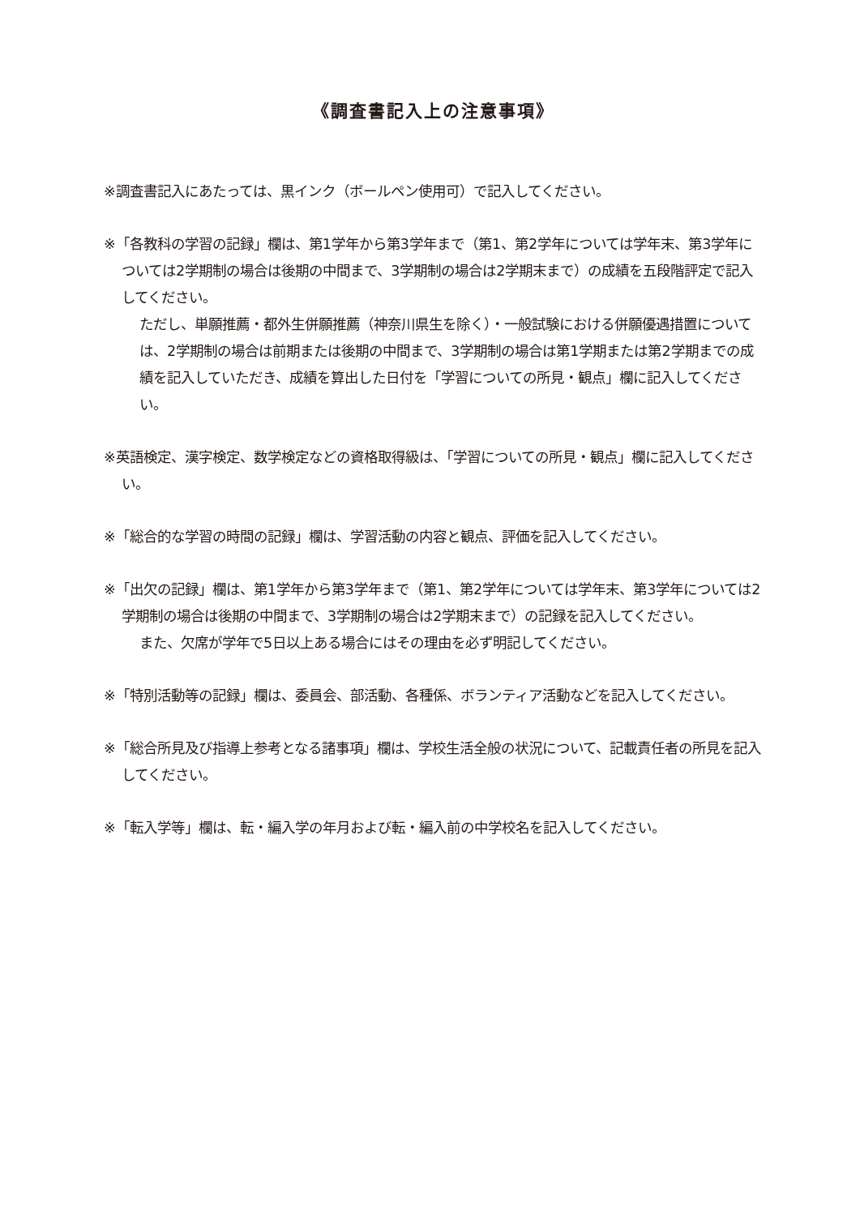《調査書記入上の注意事項》
※調査書記入にあたっては、黒インク（ボールペン使用可）で記入してください。
※「各教科の学習の記録」欄は、第1学年から第3学年まで（第1、第2学年については学年末、第3学年については2学期制の場合は後期の中間まで、3学期制の場合は2学期末まで）の成績を五段階評定で記入してください。
ただし、単願推薦・都外生併願推薦（神奈川県生を除く）・一般試験における併願優遇措置については、2学期制の場合は前期または後期の中間まで、3学期制の場合は第1学期または第2学期までの成績を記入していただき、成績を算出した日付を「学習についての所見・観点」欄に記入してください。
※英語検定、漢字検定、数学検定などの資格取得級は、「学習についての所見・観点」欄に記入してください。
※「総合的な学習の時間の記録」欄は、学習活動の内容と観点、評価を記入してください。
※「出欠の記録」欄は、第1学年から第3学年まで（第1、第2学年については学年末、第3学年については2学期制の場合は後期の中間まで、3学期制の場合は2学期末まで）の記録を記入してください。
また、欠席が学年で5日以上ある場合にはその理由を必ず明記してください。
※「特別活動等の記録」欄は、委員会、部活動、各種係、ボランティア活動などを記入してください。
※「総合所見及び指導上参考となる諸事項」欄は、学校生活全般の状況について、記載責任者の所見を記入してください。
※「転入学等」欄は、転・編入学の年月および転・編入前の中学校名を記入してください。